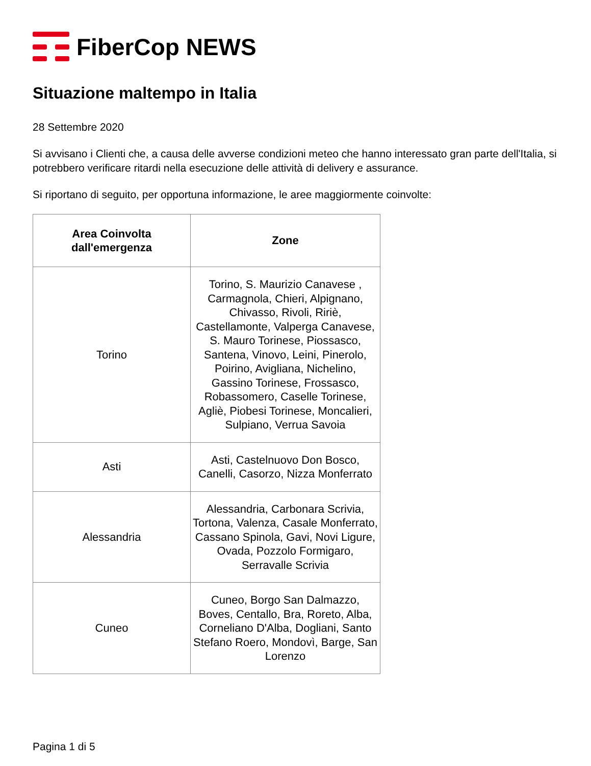FiberCop NEWS
Situazione maltempo in Italia
28 Settembre 2020
Si avvisano i Clienti che, a causa delle avverse condizioni meteo che hanno interessato gran parte dell'Italia, si potrebbero verificare ritardi nella esecuzione delle attività di delivery e assurance.
Si riportano di seguito, per opportuna informazione, le aree maggiormente coinvolte:
| Area Coinvolta dall'emergenza | Zone |
| --- | --- |
| Torino | Torino, S. Maurizio Canavese , Carmagnola, Chieri, Alpignano, Chivasso, Rivoli, Ririè, Castellamonte, Valperga Canavese, S. Mauro Torinese, Piossasco, Santena, Vinovo, Leini, Pinerolo, Poirino, Avigliana, Nichelino, Gassino Torinese, Frossasco, Robassomero, Caselle Torinese, Agliè, Piobesi Torinese, Moncalieri, Sulpiano, Verrua Savoia |
| Asti | Asti, Castelnuovo Don Bosco, Canelli, Casorzo, Nizza Monferrato |
| Alessandria | Alessandria, Carbonara Scrivia, Tortona, Valenza, Casale Monferrato, Cassano Spinola, Gavi, Novi Ligure, Ovada, Pozzolo Formigaro, Serravalle Scrivia |
| Cuneo | Cuneo, Borgo San Dalmazzo, Boves, Centallo, Bra, Roreto, Alba, Corneliano D'Alba, Dogliani, Santo Stefano Roero, Mondovì, Barge, San Lorenzo |
Pagina 1 di 5